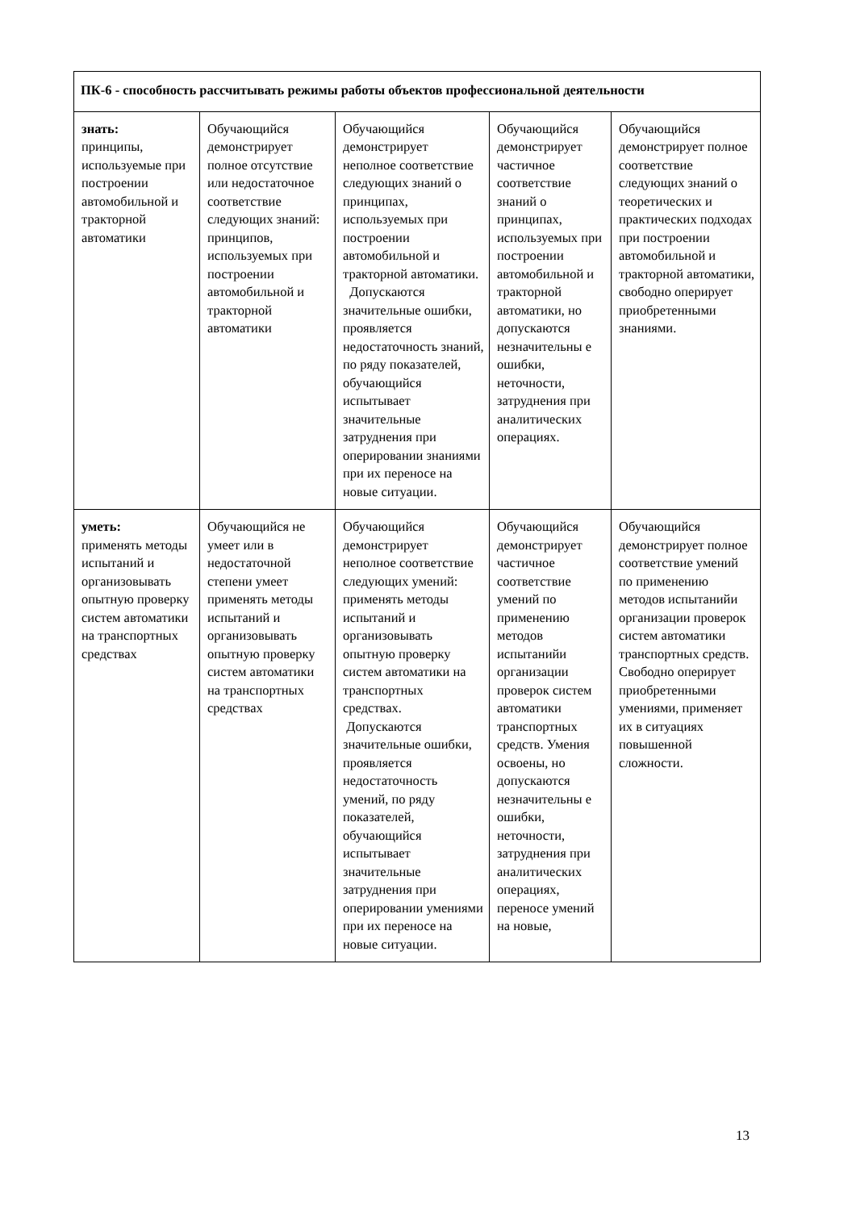| ПК-6 - способность рассчитывать режимы работы объектов профессиональной деятельности | | | | |
| --- | --- | --- | --- | --- |
| знать: принципы, используемые при построении автомобильной и тракторной автоматики | Обучающийся демонстрирует полное отсутствие или недостаточное соответствие следующих знаний: принципов, используемых при построении автомобильной и тракторной автоматики | Обучающийся демонстрирует неполное соответствие следующих знаний о принципах, используемых при построении автомобильной и тракторной автоматики. Допускаются значительные ошибки, проявляется недостаточность знаний, по ряду показателей, обучающийся испытывает значительные затруднения при оперировании знаниями при их переносе на новые ситуации. | Обучающийся демонстрирует частичное соответствие знаний о принципах, используемых при построении автомобильной и тракторной автоматики, но допускаются незначительны е ошибки, неточности, затруднения при аналитических операциях. | Обучающийся демонстрирует полное соответствие следующих знаний о теоретических и практических подходах при построении автомобильной и тракторной автоматики, свободно оперирует приобретенными знаниями. |
| уметь: применять методы испытаний и организовывать опытную проверку систем автоматики на транспортных средствах | Обучающийся не умеет или в недостаточной степени умеет применять методы испытаний и организовывать опытную проверку систем автоматики на транспортных средствах | Обучающийся демонстрирует неполное соответствие следующих умений: применять методы испытаний и организовывать опытную проверку систем автоматики на транспортных средствах. Допускаются значительные ошибки, проявляется недостаточность умений, по ряду показателей, обучающийся испытывает значительные затруднения при оперировании умениями при их переносе на новые ситуации. | Обучающийся демонстрирует частичное соответствие умений по применению методов испытанийи организации проверок систем автоматики транспортных средств. Умения освоены, но допускаются незначительны е ошибки, неточности, затруднения при аналитических операциях, переносе умений на новые, | Обучающийся демонстрирует полное соответствие умений по применению методов испытанийи организации проверок систем автоматики транспортных средств. Свободно оперирует приобретенными умениями, применяет их в ситуациях повышенной сложности. |
13